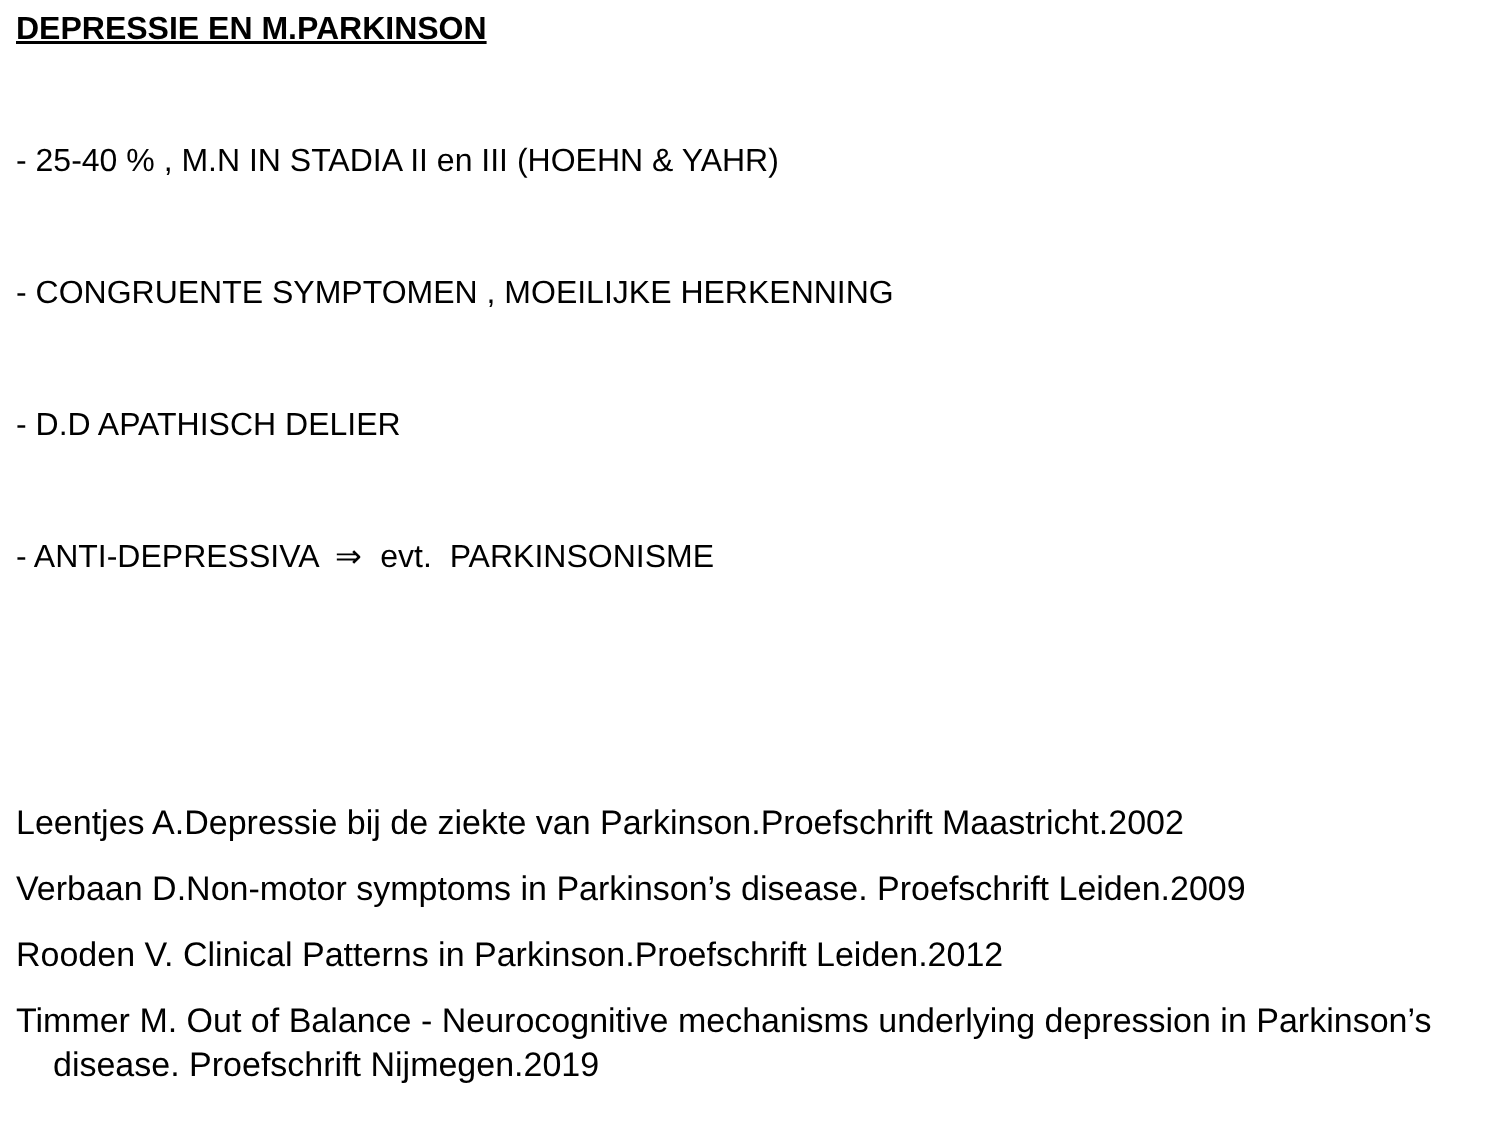DEPRESSIE EN M.PARKINSON
- 25-40 % , M.N IN STADIA II en III (HOEHN & YAHR)
- CONGRUENTE SYMPTOMEN , MOEILIJKE HERKENNING
- D.D APATHISCH DELIER
- ANTI-DEPRESSIVA ⇒ evt. PARKINSONISME
Leentjes A.Depressie bij de ziekte van Parkinson.Proefschrift Maastricht.2002
Verbaan D.Non-motor symptoms in Parkinson’s disease. Proefschrift Leiden.2009
Rooden V. Clinical Patterns in Parkinson.Proefschrift Leiden.2012
Timmer M. Out of Balance - Neurocognitive mechanisms underlying depression in Parkinson’s disease. Proefschrift Nijmegen.2019